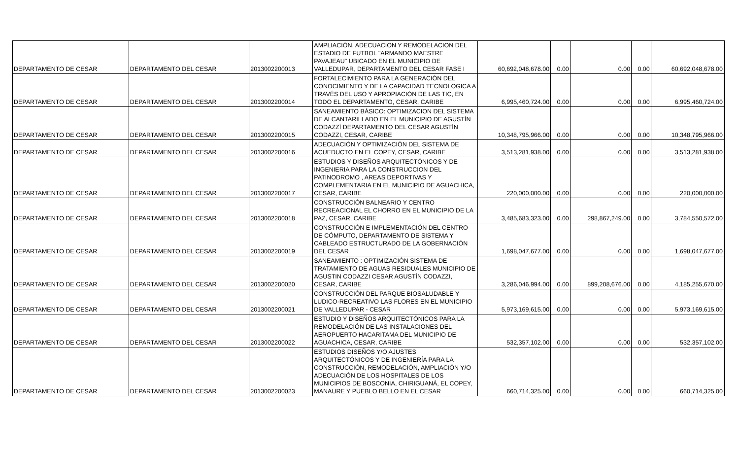| DEPARTAMENTO DE CESAR | DEPARTAMENTO DEL CESAR | 2013002200013 | AMPLIACIÓN, ADECUACION Y REMODELACION DEL ESTADIO DE FUTBOL "ARMANDO MAESTRE PAVAJEAU" UBICADO EN EL MUNICIPIO DE VALLEDUPAR, DEPARTAMENTO DEL CESAR FASE I | 60,692,048,678.00 | 0.00 | 0.00 | 0.00 | 60,692,048,678.00 |
| DEPARTAMENTO DE CESAR | DEPARTAMENTO DEL CESAR | 2013002200014 | FORTALECIMIENTO PARA LA GENERACIÓN DEL CONOCIMIENTO Y DE LA CAPACIDAD TECNOLOGICA A TRAVÉS DEL USO Y APROPIACIÓN DE LAS TIC, EN TODO EL DEPARTAMENTO, CESAR, CARIBE | 6,995,460,724.00 | 0.00 | 0.00 | 0.00 | 6,995,460,724.00 |
| DEPARTAMENTO DE CESAR | DEPARTAMENTO DEL CESAR | 2013002200015 | SANEAMIENTO BÁSICO: OPTIMIZACION DEL SISTEMA DE ALCANTARILLADO EN EL MUNICIPIO DE AGUSTÍN CODAZZÍ DEPARTAMENTO DEL CESAR AGUSTÍN CODAZZI, CESAR, CARIBE | 10,348,795,966.00 | 0.00 | 0.00 | 0.00 | 10,348,795,966.00 |
| DEPARTAMENTO DE CESAR | DEPARTAMENTO DEL CESAR | 2013002200016 | ADECUACIÓN Y OPTIMIZACIÓN DEL SISTEMA DE ACUEDUCTO EN EL COPEY, CESAR, CARIBE | 3,513,281,938.00 | 0.00 | 0.00 | 0.00 | 3,513,281,938.00 |
| DEPARTAMENTO DE CESAR | DEPARTAMENTO DEL CESAR | 2013002200017 | ESTUDIOS Y DISEÑOS ARQUITECTÓNICOS Y DE INGENIERIA PARA LA CONSTRUCCION DEL PATINODROMO , AREAS DEPORTIVAS Y COMPLEMENTARIA EN EL MUNICIPIO DE AGUACHICA, CESAR, CARIBE | 220,000,000.00 | 0.00 | 0.00 | 0.00 | 220,000,000.00 |
| DEPARTAMENTO DE CESAR | DEPARTAMENTO DEL CESAR | 2013002200018 | CONSTRUCCIÓN BALNEARIO Y CENTRO RECREACIONAL EL CHORRO EN EL MUNICIPIO DE LA PAZ, CESAR, CARIBE | 3,485,683,323.00 | 0.00 | 298,867,249.00 | 0.00 | 3,784,550,572.00 |
| DEPARTAMENTO DE CESAR | DEPARTAMENTO DEL CESAR | 2013002200019 | CONSTRUCCIÓN E IMPLEMENTACIÓN DEL CENTRO DE CÓMPUTO, DEPARTAMENTO DE SISTEMA Y CABLEADO ESTRUCTURADO DE LA GOBERNACIÓN DEL CESAR | 1,698,047,677.00 | 0.00 | 0.00 | 0.00 | 1,698,047,677.00 |
| DEPARTAMENTO DE CESAR | DEPARTAMENTO DEL CESAR | 2013002200020 | SANEAMIENTO : OPTIMIZACIÓN SISTEMA DE TRATAMIENTO DE AGUAS RESIDUALES MUNICIPIO DE AGUSTIN CODAZZI CESAR AGUSTÍN CODAZZI, CESAR, CARIBE | 3,286,046,994.00 | 0.00 | 899,208,676.00 | 0.00 | 4,185,255,670.00 |
| DEPARTAMENTO DE CESAR | DEPARTAMENTO DEL CESAR | 2013002200021 | CONSTRUCCIÓN DEL PARQUE BIOSALUDABLE Y LUDICO-RECREATIVO LAS FLORES EN EL MUNICIPIO DE VALLEDUPAR - CESAR | 5,973,169,615.00 | 0.00 | 0.00 | 0.00 | 5,973,169,615.00 |
| DEPARTAMENTO DE CESAR | DEPARTAMENTO DEL CESAR | 2013002200022 | ESTUDIO Y DISEÑOS ARQUITECTÓNICOS PARA LA REMODELACIÓN DE LAS INSTALACIONES DEL AEROPUERTO HACARITAMA DEL MUNICIPIO DE AGUACHICA, CESAR, CARIBE | 532,357,102.00 | 0.00 | 0.00 | 0.00 | 532,357,102.00 |
| DEPARTAMENTO DE CESAR | DEPARTAMENTO DEL CESAR | 2013002200023 | ESTUDIOS DISEÑOS Y/O AJUSTES ARQUITECTÓNICOS Y DE INGENIERÍA PARA LA CONSTRUCCIÓN, REMODELACIÓN, AMPLIACIÓN Y/O ADECUACIÓN DE LOS HOSPITALES DE LOS MUNICIPIOS DE BOSCONIA, CHIRIGUANÁ, EL COPEY, MANAURE Y PUEBLO BELLO EN EL CESAR | 660,714,325.00 | 0.00 | 0.00 | 0.00 | 660,714,325.00 |